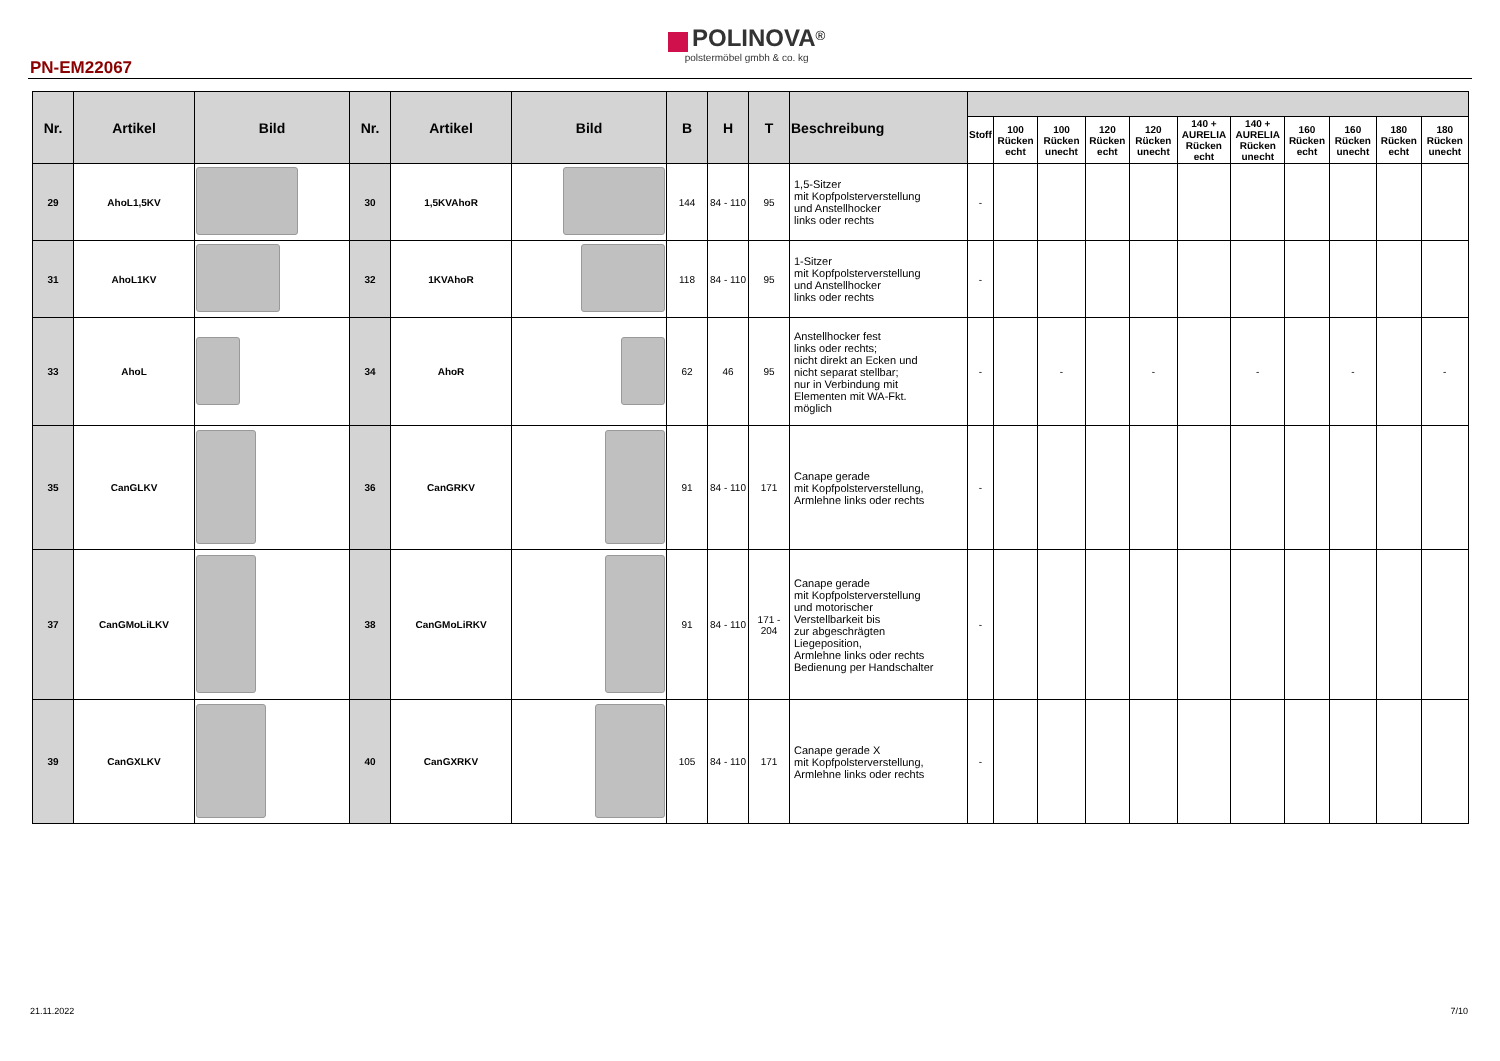PN-EM22067
POLINOVA<sup>®</sup>
polstermöbel gmbh & co. kg
| Nr. | Artikel | Bild | Nr. | Artikel | Bild | B | H | T | Beschreibung | | | | | | | | | | | |
| --- | --- | --- | --- | --- | --- | --- | --- | --- | --- | --- | --- | --- | --- | --- | --- | --- | --- | --- | --- | --- |
| | | | | | | | | | | Stoff | 100 Rücken echt | 100 Rücken unecht | 120 Rücken echt | 120 Rücken unecht | 140 + AURELIA Rücken echt | 140 + AURELIA Rücken unecht | 160 Rücken echt | 160 Rücken unecht | 180 Rücken echt | 180 Rücken unecht |
| 29 | AhoL1,5KV | | 30 | 1,5KVAhoR | | 144 | 84 - 110 | 95 | 1,5-Sitzer mit Kopfpolsterverstellung und Anstellhocker links oder rechts | - | | | | | | | | | | |
| 31 | AhoL1KV | | 32 | 1KVAhoR | | 118 | 84 - 110 | 95 | 1-Sitzer mit Kopfpolsterverstellung und Anstellhocker links oder rechts | - | | | | | | | | | | |
| 33 | AhoL | | 34 | AhoR | | 62 | 46 | 95 | Anstellhocker fest links oder rechts; nicht direkt an Ecken und nicht separat stellbar; nur in Verbindung mit Elementen mit WA-Fkt. möglich | - | | - | | - | | - | | - | | - |
| 35 | CanGLKV | | 36 | CanGRKV | | 91 | 84 - 110 | 171 | Canape gerade mit Kopfpolsterverstellung, Armlehne links oder rechts | - | | | | | | | | | | |
| 37 | CanGMoLiLKV | | 38 | CanGMoLiRKV | | 91 | 84 - 110 | 171 - 204 | Canape gerade mit Kopfpolsterverstellung und motorischer Verstellbarkeit bis zur abgeschrägten Liegeposition, Armlehne links oder rechts Bedienung per Handschalter | - | | | | | | | | | | |
| 39 | CanGXLKV | | 40 | CanGXRKV | | 105 | 84 - 110 | 171 | Canape gerade X mit Kopfpolsterverstellung, Armlehne links oder rechts | - | | | | | | | | | | |
21.11.2022 7/10